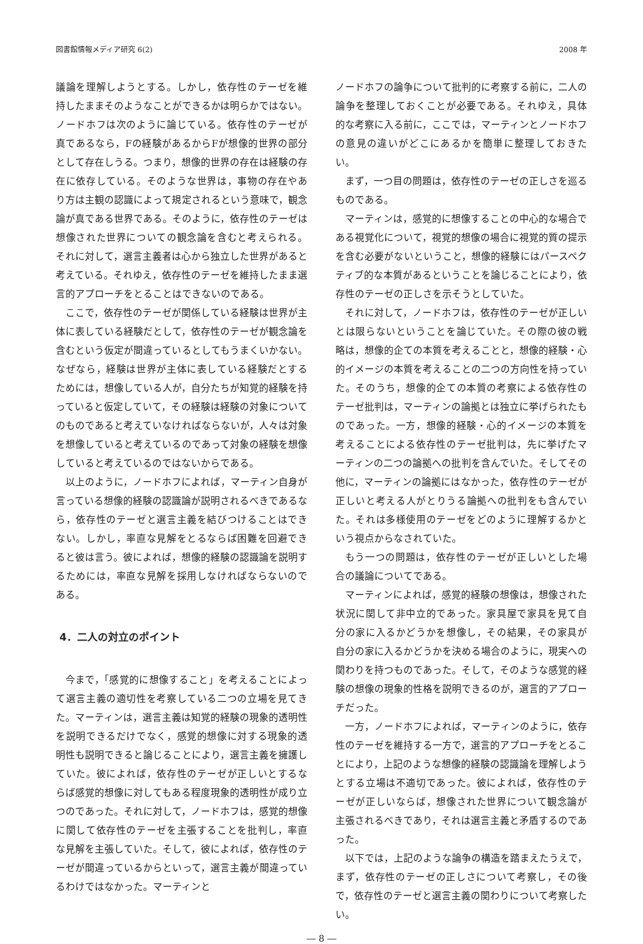図書館情報メディア研究 6(2) 2008 年
議論を理解しようとする。しかし，依存性のテーゼを維持したままそのようなことができるかは明らかではない。ノードホフは次のように論じている。依存性のテーゼが真であるなら，Fの経験があるからFが想像的世界の部分として存在しうる。つまり，想像的世界の存在は経験の存在に依存している。そのような世界は，事物の存在やあり方は主観の認識によって規定されるという意味で，観念論が真である世界である。そのように，依存性のテーゼは想像された世界についての観念論を含むと考えられる。それに対して，選言主義者は心から独立した世界があると考えている。それゆえ，依存性のテーゼを維持したまま選言的アプローチをとることはできないのである。
ここで，依存性のテーゼが関係している経験は世界が主体に表している経験だとして，依存性のテーゼが観念論を含むという仮定が間違っているとしてもうまくいかない。なぜなら，経験は世界が主体に表している経験だとするためには，想像している人が，自分たちが知覚的経験を持っていると仮定していて，その経験は経験の対象についてのものであると考えていなければならないが，人々は対象を想像していると考えているのであって対象の経験を想像していると考えているのではないからである。
以上のように，ノードホフによれば，マーティン自身が言っている想像的経験の認識論が説明されるべきであるなら，依存性のテーゼと選言主義を結びつけることはできない。しかし，率直な見解をとるならば困難を回避できると彼は言う。彼によれば，想像的経験の認識論を説明するためには，率直な見解を採用しなければならないのである。
4．二人の対立のポイント
今まで，「感覚的に想像すること」を考えることによって選言主義の適切性を考察している二つの立場を見てきた。マーティンは，選言主義は知覚的経験の現象的透明性を説明できるだけでなく，感覚的想像に対する現象的透明性も説明できると論じることにより，選言主義を擁護していた。彼によれば，依存性のテーゼが正しいとするならば感覚的想像に対してもある程度現象的透明性が成り立つのであった。それに対して，ノードホフは，感覚的想像に関して依存性のテーゼを主張することを批判し，率直な見解を主張していた。そして，彼によれば，依存性のテーゼが間違っているからといって，選言主義が間違っているわけではなかった。マーティンと
ノードホフの論争について批判的に考察する前に，二人の論争を整理しておくことが必要である。それゆえ，具体的な考察に入る前に，ここでは，マーティンとノードホフの意見の違いがどこにあるかを簡単に整理しておきたい。
まず，一つ目の問題は，依存性のテーゼの正しさを巡るものである。
マーティンは，感覚的に想像することの中心的な場合である視覚化について，視覚的想像の場合に視覚的質の提示を含む必要がないということ，想像的経験にはパースペクティブ的な本質があるということを論じることにより，依存性のテーゼの正しさを示そうとしていた。
それに対して，ノードホフは，依存性のテーゼが正しいとは限らないということを論じていた。その際の彼の戦略は，想像的企ての本質を考えることと，想像的経験・心的イメージの本質を考えることの二つの方向性を持っていた。そのうち，想像的企ての本質の考察による依存性のテーゼ批判は，マーティンの論拠とは独立に挙げられたものであった。一方，想像的経験・心的イメージの本質を考えることによる依存性のテーゼ批判は，先に挙げたマーティンの二つの論拠への批判を含んでいた。そしてその他に，マーティンの論拠にはなかった，依存性のテーゼが正しいと考える人がとりうる論拠への批判をも含んでいた。それは多様使用のテーゼをどのように理解するかという視点からなされていた。
もう一つの問題は，依存性のテーゼが正しいとした場合の議論についてである。
マーティンによれば，感覚的経験の想像は，想像された状況に関して非中立的であった。家具屋で家具を見て自分の家に入るかどうかを想像し，その結果，その家具が自分の家に入るかどうかを決める場合のように，現実への関わりを持つものであった。そして，そのような感覚的経験の想像の現象的性格を説明できるのが，選言的アプローチだった。
一方，ノードホフによれば，マーティンのように，依存性のテーゼを維持する一方で，選言的アプローチをとることにより，上記のような想像的経験の認識論を理解しようとする立場は不適切であった。彼によれば，依存性のテーゼが正しいならば，想像された世界について観念論が主張されるべきであり，それは選言主義と矛盾するのであった。
以下では，上記のような論争の構造を踏まえたうえで，まず，依存性のテーゼの正しさについて考察し，その後で，依存性のテーゼと選言主義の関わりについて考察したい。
― 8 ―